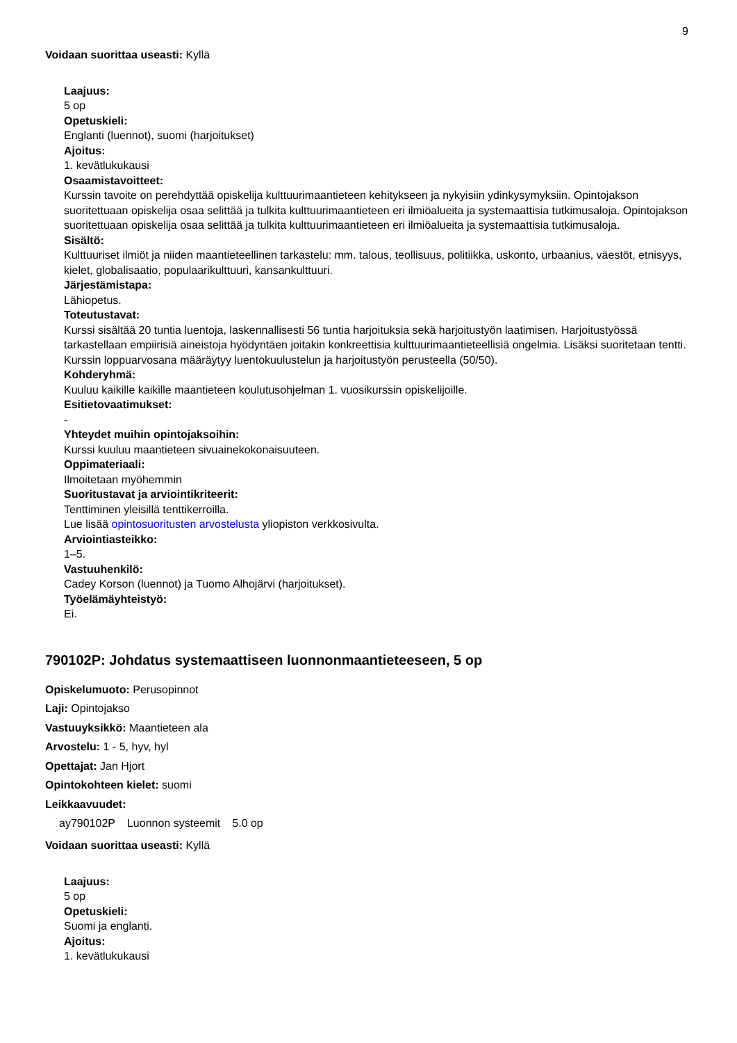9
Voidaan suorittaa useasti: Kyllä
Laajuus:
5 op
Opetuskieli:
Englanti (luennot), suomi (harjoitukset)
Ajoitus:
1. kevätlukukausi
Osaamistavoitteet:
Kurssin tavoite on perehdyttää opiskelija kulttuurimaantieteen kehitykseen ja nykyisiin ydinkysymyksiin. Opintojakson suoritettuaan opiskelija osaa selittää ja tulkita kulttuurimaantieteen eri ilmiöalueita ja systemaattisia tutkimusaloja. Opintojakson suoritettuaan opiskelija osaa selittää ja tulkita kulttuurimaantieteen eri ilmiöalueita ja systemaattisia tutkimusaloja.
Sisältö:
Kulttuuriset ilmiöt ja niiden maantieteellinen tarkastelu: mm. talous, teollisuus, politiikka, uskonto, urbaanius, väestöt, etnisyys, kielet, globalisaatio, populaarikulttuuri, kansankulttuuri.
Järjestämistapa:
Lähiopetus.
Toteutustavat:
Kurssi sisältää 20 tuntia luentoja, laskennallisesti 56 tuntia harjoituksia sekä harjoitustyön laatimisen. Harjoitustyössä tarkastellaan empiirisiä aineistoja hyödyntäen joitakin konkreettisia kulttuurimaantieteellisiä ongelmia. Lisäksi suoritetaan tentti. Kurssin loppuarvosana määräytyy luentokuulustelun ja harjoitustyön perusteella (50/50).
Kohderyhmä:
Kuuluu kaikille kaikille maantieteen koulutusohjelman 1. vuosikurssin opiskelijoille.
Esitietovaatimukset:
-
Yhteydet muihin opintojaksoihin:
Kurssi kuuluu maantieteen sivuainekokonaisuuteen.
Oppimateriaali:
Ilmoitetaan myöhemmin
Suoritustavat ja arviointikriteerit:
Tenttiminen yleisillä tenttikerroilla.
Lue lisää opintosuoritusten arvostelusta yliopiston verkkosivulta.
Arviointiasteikko:
1–5.
Vastuuhenkilö:
Cadey Korson (luennot) ja Tuomo Alhojärvi (harjoitukset).
Työelämäyhteistyö:
Ei.
790102P: Johdatus systemaattiseen luonnonmaantieteeseen, 5 op
Opiskelumuoto: Perusopinnot
Laji: Opintojakso
Vastuuyksikkö: Maantieteen ala
Arvostelu: 1 - 5, hyv, hyl
Opettajat: Jan Hjort
Opintokohteen kielet: suomi
Leikkaavuudet:
| ay790102P | Luonnon systeemit | 5.0 op |
Voidaan suorittaa useasti: Kyllä
Laajuus:
5 op
Opetuskieli:
Suomi ja englanti.
Ajoitus:
1. kevätlukukausi